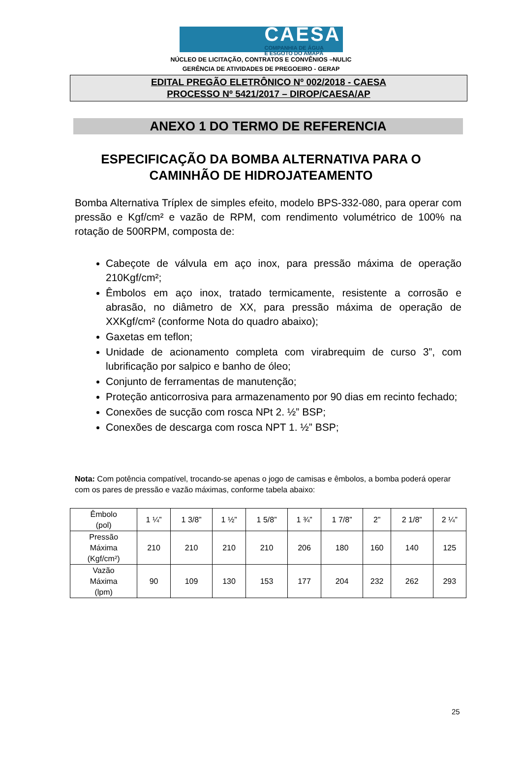CAESA
COMPANHIA DE ÁGUA
E ESGOTO DO AMAPÁ
NÚCLEO DE LICITAÇÃO, CONTRATOS E CONVÊNIOS –NULIC
GERÊNCIA DE ATIVIDADES DE PREGOEIRO - GERAP
EDITAL PREGÃO ELETRÔNICO Nº 002/2018 - CAESA
PROCESSO Nº 5421/2017 – DIROP/CAESA/AP
ANEXO 1 DO TERMO DE REFERENCIA
ESPECIFICAÇÃO DA BOMBA ALTERNATIVA PARA O CAMINHÃO DE HIDROJATEAMENTO
Bomba Alternativa Tríplex de simples efeito, modelo BPS-332-080, para operar com pressão e Kgf/cm² e vazão de RPM, com rendimento volumétrico de 100% na rotação de 500RPM, composta de:
Cabeçote de válvula em aço inox, para pressão máxima de operação 210Kgf/cm²;
Êmbolos em aço inox, tratado termicamente, resistente a corrosão e abrasão, no diâmetro de XX, para pressão máxima de operação de XXKgf/cm² (conforme Nota do quadro abaixo);
Gaxetas em teflon;
Unidade de acionamento completa com virabrequim de curso 3”, com lubrificação por salpico e banho de óleo;
Conjunto de ferramentas de manutenção;
Proteção anticorrosiva para armazenamento por 90 dias em recinto fechado;
Conexões de sucção com rosca NPt 2. ½” BSP;
Conexões de descarga com rosca NPT 1. ½” BSP;
Nota: Com potência compatível, trocando-se apenas o jogo de camisas e êmbolos, a bomba poderá operar com os pares de pressão e vazão máximas, conforme tabela abaixo:
| Êmbolo (pol) | 1 ¼” | 1 3/8” | 1 ½” | 1 5/8” | 1 ¾” | 1 7/8” | 2” | 2 1/8” | 2 ¼” |
| Pressão Máxima (Kgf/cm²) | 210 | 210 | 210 | 210 | 206 | 180 | 160 | 140 | 125 |
| Vazão Máxima (lpm) | 90 | 109 | 130 | 153 | 177 | 204 | 232 | 262 | 293 |
25